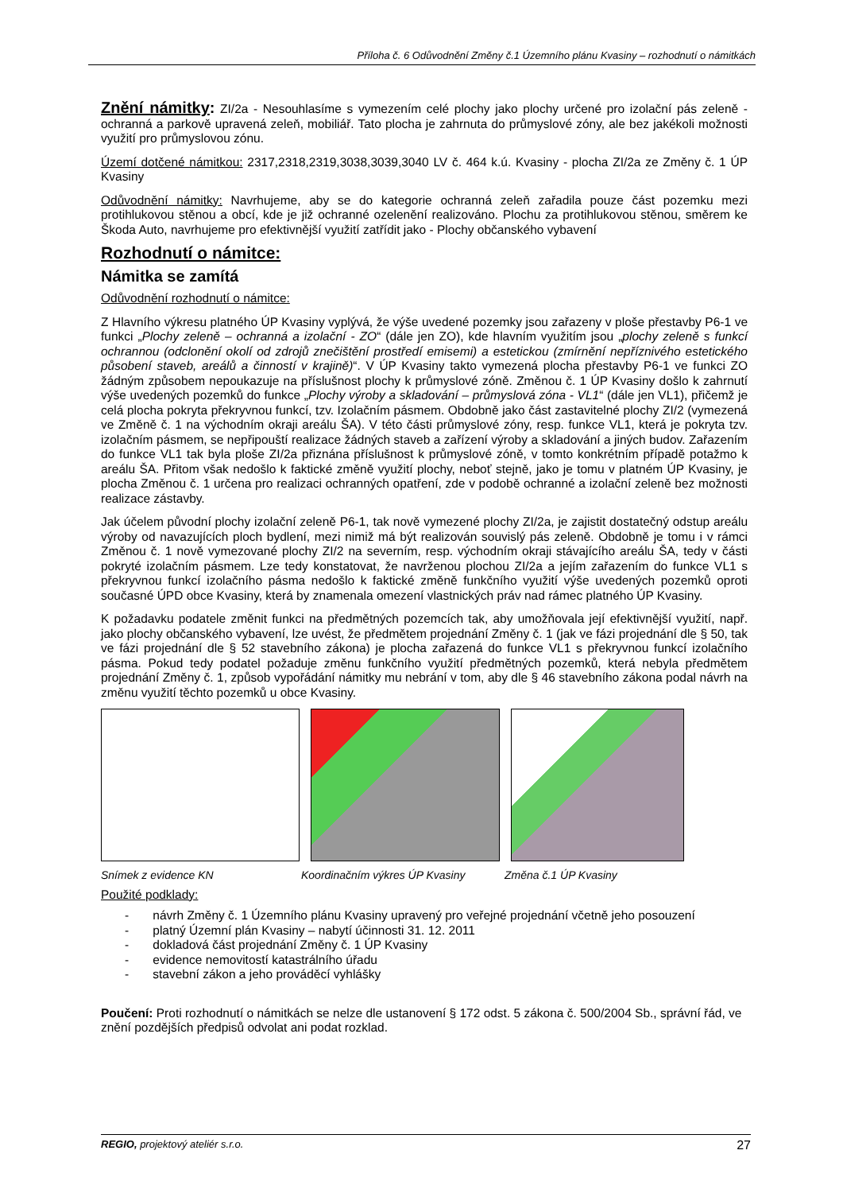Příloha č. 6 Odůvodnění Změny č.1 Územního plánu Kvasiny – rozhodnutí o námitkách
Znění námitky: ZI/2a - Nesouhlasíme s vymezením celé plochy jako plochy určené pro izolační pás zeleně - ochranná a parkově upravená zeleň, mobiliář. Tato plocha je zahrnuta do průmyslové zóny, ale bez jakékoli možnosti využití pro průmyslovou zónu.
Území dotčené námitkou: 2317,2318,2319,3038,3039,3040 LV č. 464 k.ú. Kvasiny - plocha ZI/2a ze Změny č. 1 ÚP Kvasiny
Odůvodnění námitky: Navrhujeme, aby se do kategorie ochranná zeleň zařadila pouze část pozemku mezi protihlukovou stěnou a obcí, kde je již ochranné ozelenění realizováno. Plochu za protihlukovou stěnou, směrem ke Škoda Auto, navrhujeme pro efektivnější využití zatřídit jako - Plochy občanského vybavení
Rozhodnutí o námitce:
Námitka se zamítá
Odůvodnění rozhodnutí o námitce:
Z Hlavního výkresu platného ÚP Kvasiny vyplývá, že výše uvedené pozemky jsou zařazeny v ploše přestavby P6-1 ve funkci „Plochy zeleně – ochranná a izolační - ZO“ (dále jen ZO), kde hlavním využitím jsou „plochy zeleně s funkcí ochrannou (odclonění okolí od zdrojů znečištění prostředí emisemi) a estetickou (zmírnění nepříznivého estetického působení staveb, areálů a činností v krajině)“. V ÚP Kvasiny takto vymezená plocha přestavby P6-1 ve funkci ZO žádným způsobem nepoukazuje na příslušnost plochy k průmyslové zóně. Změnou č. 1 ÚP Kvasiny došlo k zahrnutí výše uvedených pozemků do funkce „Plochy výroby a skladování – průmyslová zóna - VL1“ (dále jen VL1), přičemž je celá plocha pokryta překryvnou funkcí, tzv. Izolačním pásmem. Obdobně jako část zastavitelné plochy ZI/2 (vymezená ve Změně č. 1 na východním okraji areálu ŠA). V této části průmyslové zóny, resp. funkce VL1, která je pokryta tzv. izolačním pásmem, se nepřipouští realizace žádných staveb a zařízení výroby a skladování a jiných budov. Zařazením do funkce VL1 tak byla ploše ZI/2a přiznána příslušnost k průmyslové zóně, v tomto konkrétním případě potažmo k areálu ŠA. Přitom však nedošlo k faktické změně využití plochy, neboť stejně, jako je tomu v platném ÚP Kvasiny, je plocha Změnou č. 1 určena pro realizaci ochranných opatření, zde v podobě ochranné a izolační zeleně bez možnosti realizace zástavby.
Jak účelem původní plochy izolační zeleně P6-1, tak nově vymezené plochy ZI/2a, je zajistit dostatečný odstup areálu výroby od navazujících ploch bydlení, mezi nimiž má být realizován souvislý pás zeleně. Obdobně je tomu i v rámci Změnou č. 1 nově vymezované plochy ZI/2 na severním, resp. východním okraji stávajícího areálu ŠA, tedy v části pokryté izolačním pásmem. Lze tedy konstatovat, že navrženou plochou ZI/2a a jejím zařazením do funkce VL1 s překryvnou funkcí izolačního pásma nedošlo k faktické změně funkčního využití výše uvedených pozemků oproti současné ÚPD obce Kvasiny, která by znamenala omezení vlastnických práv nad rámec platného ÚP Kvasiny.
K požadavku podatele změnit funkci na předmětných pozemcích tak, aby umožňovala její efektivnější využití, např. jako plochy občanského vybavení, lze uvést, že předmětem projednání Změny č. 1 (jak ve fázi projednání dle § 50, tak ve fázi projednání dle § 52 stavebního zákona) je plocha zařazená do funkce VL1 s překryvnou funkcí izolačního pásma. Pokud tedy podatel požaduje změnu funkčního využití předmětných pozemků, která nebyla předmětem projednání Změny č. 1, způsob vypořádání námitky mu nebrání v tom, aby dle § 46 stavebního zákona podal návrh na změnu využití těchto pozemků u obce Kvasiny.
Snímek z evidence KN Koordinačním výkres ÚP Kvasiny Změna č.1 ÚP Kvasiny
Použité podklady:
- návrh Změny č. 1 Územního plánu Kvasiny upravený pro veřejné projednání včetně jeho posouzení
- platný Územní plán Kvasiny – nabytí účinnosti 31. 12. 2011
- dokladová část projednání Změny č. 1 ÚP Kvasiny
- evidence nemovitostí katastrálního úřadu
- stavební zákon a jeho prováděcí vyhlášky
Poučení: Proti rozhodnutí o námitkách se nelze dle ustanovení § 172 odst. 5 zákona č. 500/2004 Sb., správní řád, ve znění pozdějších předpisů odvolat ani podat rozklad.
REGIO, projektový ateliér s.r.o. 27